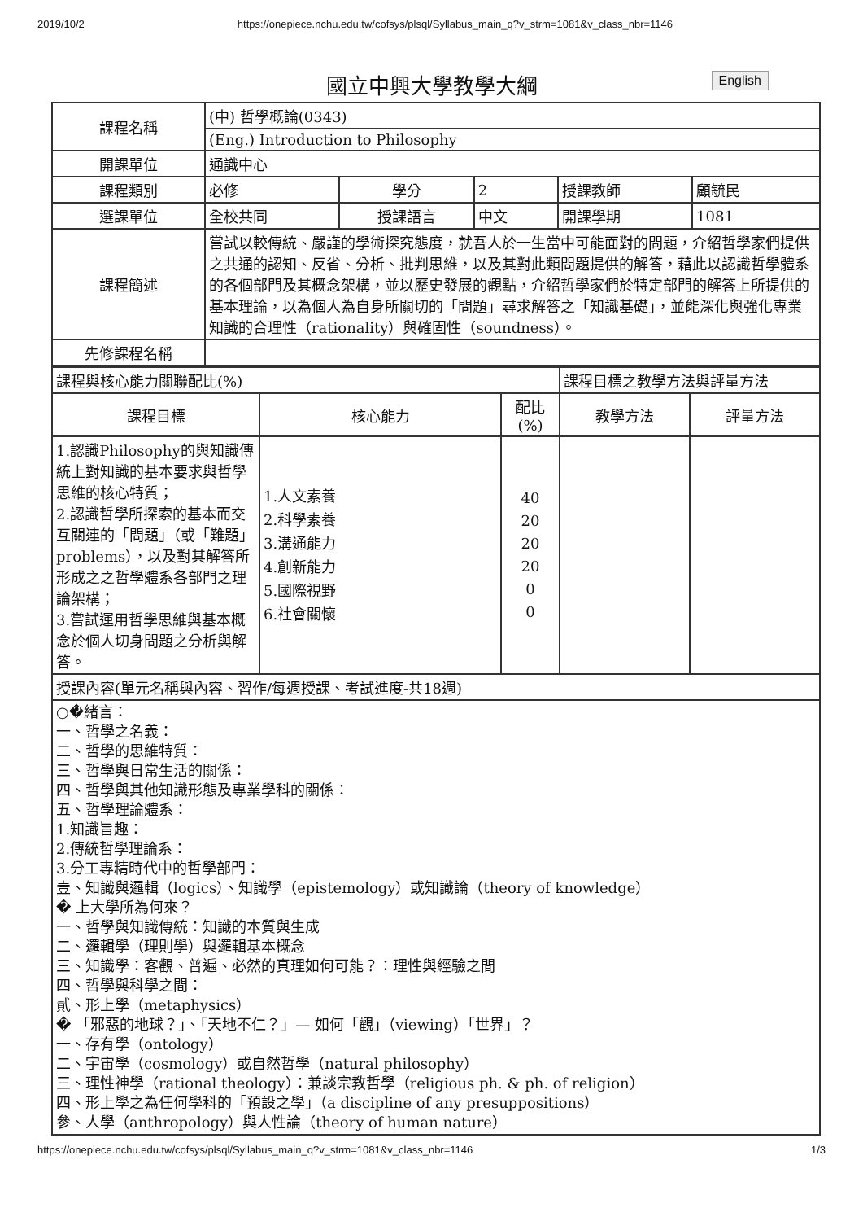2019/10/2 https://onepiece.nchu.edu.tw/cofsys/plsql/Syllabus_main_q?v_strm=1081&v_class_nbr=1146
國立中興大學教學大綱 English
| 課程名稱 | (中) 哲學概論(0343) | | | | |
| | (Eng.) Introduction to Philosophy | | | | |
| 開課單位 | 通識中心 | | | | |
| 課程類別 | 必修 | 學分 | 2 | 授課教師 | 顧毓民 |
| 選課單位 | 全校共同 | 授課語言 | 中文 | 開課學期 | 1081 |
| 課程簡述 | 嘗試以較傳統、嚴謹的學術探究態度，就吾人於一生當中可能面對的問題，介紹哲學家們提供之共通的認知、反省、分析、批判思維，以及其對此類問題提供的解答，藉此以認識哲學體系的各個部門及其概念架構，並以歷史發展的觀點，介紹哲學家們於特定部門的解答上所提供的基本理論，以為個人為自身所關切的「問題」尋求解答之「知識基礎」，並能深化與強化專業知識的合理性（rationality）與確固性（soundness）。 | | | | |
| 先修課程名稱 | | | | | |
| 課程與核心能力關聯配比(%) | | | 課程目標之教學方法與評量方法 | |
| 課程目標 | 核心能力 | 配比 (%) | 教學方法 | 評量方法 |
| 1.認識Philosophy的與知識傳統上對知識的基本要求與哲學思維的核心特質； 2.認識哲學所探索的基本而交互關連的「問題」（或「難題」problems），以及對其解答所形成之之哲學體系各部門之理論架構； 3.嘗試運用哲學思維與基本概念於個人切身問題之分析與解答。 | 1.人文素養 2.科學素養 3.溝通能力 4.創新能力 5.國際視野 6.社會關懷 | 40 20 20 20 0 0 | | |
| 授課內容(單元名稱與內容、習作/每週授課、考試進度-共18週) | | | | |
| ○�緒言： 一、哲學之名義： 二、哲學的思維特質： 三、哲學與日常生活的關係： 四、哲學與其他知識形態及專業學科的關係： 五、哲學理論體系： 1.知識旨趣： 2.傳統哲學理論系： 3.分工專精時代中的哲學部門： 壹、知識與邏輯（logics）、知識學（epistemology）或知識論（theory of knowledge） � 上大學所為何來？ 一、哲學與知識傳統：知識的本質與生成 二、邏輯學（理則學）與邏輯基本概念 三、知識學：客觀、普遍、必然的真理如何可能？：理性與經驗之間 四、哲學與科學之間： 貳、形上學（metaphysics） � 「邪惡的地球？」、「天地不仁？」— 如何「觀」（viewing）「世界」？ 一、存有學（ontology） 二、宇宙學（cosmology）或自然哲學（natural philosophy） 三、理性神學（rational theology）：兼談宗教哲學（religious ph. & ph. of religion） 四、形上學之為任何學科的「預設之學」（a discipline of any presuppositions） 參、人學（anthropology）與人性論（theory of human nature） | | | | |
https://onepiece.nchu.edu.tw/cofsys/plsql/Syllabus_main_q?v_strm=1081&v_class_nbr=1146 1/3